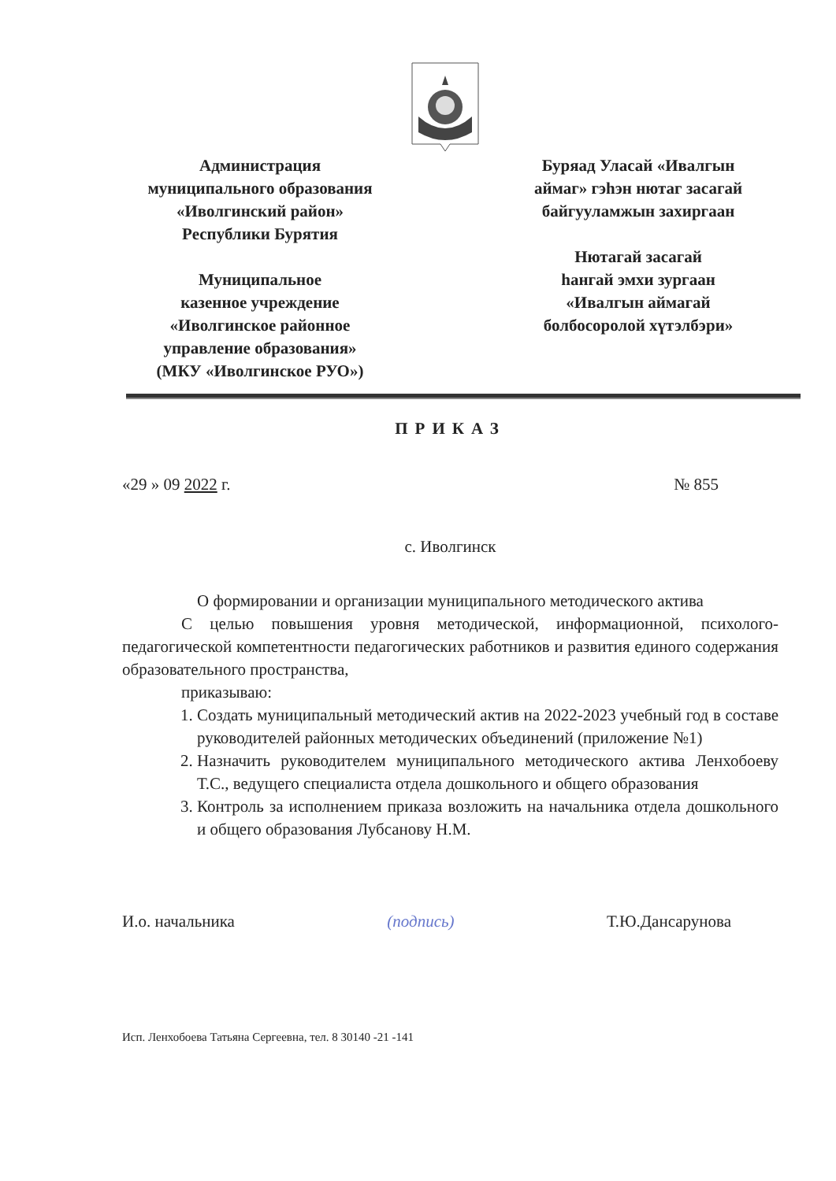Администрация
муниципального образования
«Иволгинский район»
Республики Бурятия
Муниципальное
казенное учреждение
«Иволгинское районное
управление образования»
(МКУ «Иволгинское РУО»)
Буряад Уласай «Ивалгын
аймаг» гэһэн нютаг засагай
байгууламжын захиргаан
Нютагай засагай
һангай эмхи зургаан
«Ивалгын аймагай
болбосоролой хүтэлбэри»
ПРИКАЗ
«29 » 09 2022 г. № 855
с. Иволгинск
О формировании и организации муниципального методического актива
С целью повышения уровня методической, информационной, психолого-педагогической компетентности педагогических работников и развития единого содержания образовательного пространства,
приказываю:
1. Создать муниципальный методический актив на 2022-2023 учебный год в составе руководителей районных методических объединений (приложение №1)
2. Назначить руководителем муниципального методического актива Ленхобоеву Т.С., ведущего специалиста отдела дошкольного и общего образования
3. Контроль за исполнением приказа возложить на начальника отдела дошкольного и общего образования Лубсанову Н.М.
И.о. начальника (подпись) Т.Ю.Дансарунова
Исп. Ленхобоева Татьяна Сергеевна, тел. 8 30140 -21 -141